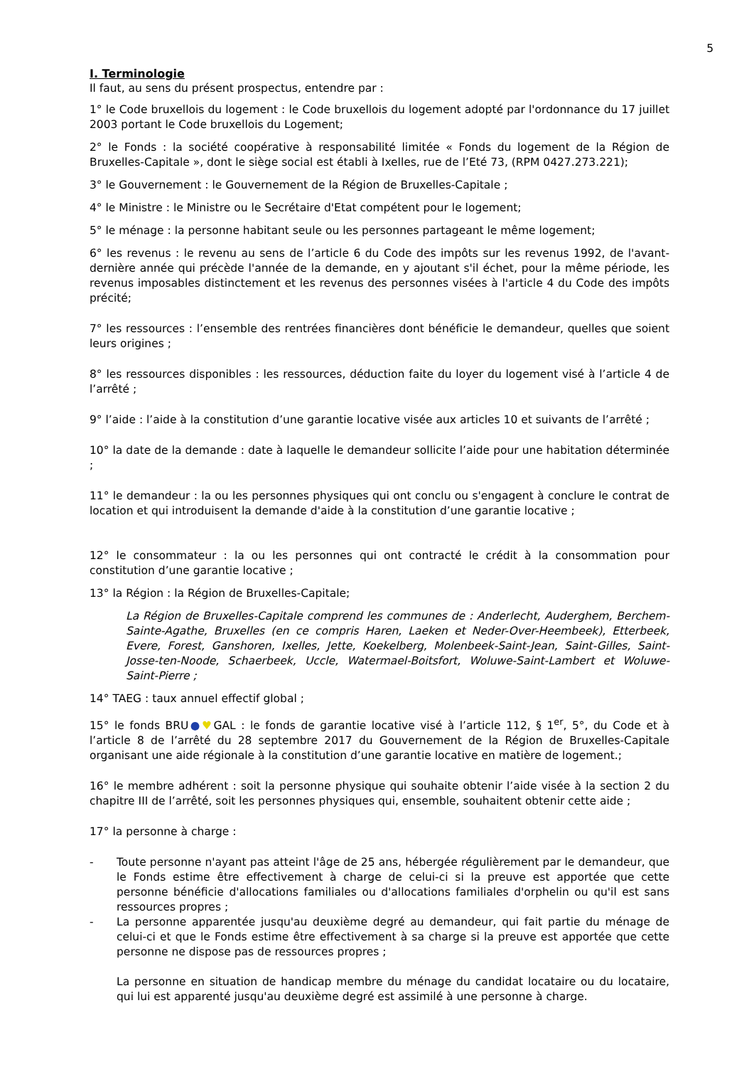5
I. Terminologie
Il faut, au sens du présent prospectus, entendre par :
1° le Code bruxellois du logement : le Code bruxellois du logement adopté par l'ordonnance du 17 juillet 2003 portant le Code bruxellois du Logement;
2° le Fonds : la société coopérative à responsabilité limitée « Fonds du logement de la Région de Bruxelles-Capitale », dont le siège social est établi à Ixelles, rue de l’Eté 73, (RPM 0427.273.221);
3° le Gouvernement : le Gouvernement de la Région de Bruxelles-Capitale ;
4° le Ministre : le Ministre ou le Secrétaire d'Etat compétent pour le logement;
5° le ménage : la personne habitant seule ou les personnes partageant le même logement;
6° les revenus : le revenu au sens de l’article 6 du Code des impôts sur les revenus 1992, de l'avant-dernière année qui précède l'année de la demande, en y ajoutant s'il échet, pour la même période, les revenus imposables distinctement et les revenus des personnes visées à l'article 4 du Code des impôts précité;
7° les ressources : l’ensemble des rentrées financières dont bénéficie le demandeur, quelles que soient leurs origines ;
8° les ressources disponibles : les ressources, déduction faite du loyer du logement visé à l’article 4 de l’arrêté ;
9° l’aide : l’aide à la constitution d’une garantie locative visée aux articles 10 et suivants de l’arrêté ;
10° la date de la demande : date à laquelle le demandeur sollicite l’aide pour une habitation déterminée ;
11° le demandeur : la ou les personnes physiques qui ont conclu ou s'engagent à conclure le contrat de location et qui introduisent la demande d'aide à la constitution d’une garantie locative ;
12° le consommateur : la ou les personnes qui ont contracté le crédit à la consommation pour constitution d’une garantie locative ;
13° la Région : la Région de Bruxelles-Capitale;
La Région de Bruxelles-Capitale comprend les communes de : Anderlecht, Auderghem, Berchem-Sainte-Agathe, Bruxelles (en ce compris Haren, Laeken et Neder-Over-Heembeek), Etterbeek, Evere, Forest, Ganshoren, Ixelles, Jette, Koekelberg, Molenbeek-Saint-Jean, Saint-Gilles, Saint-Josse-ten-Noode, Schaerbeek, Uccle, Watermael-Boitsfort, Woluwe-Saint-Lambert et Woluwe-Saint-Pierre ;
14° TAEG : taux annuel effectif global ;
15° le fonds BRU●♥GAL : le fonds de garantie locative visé à l’article 112, § 1<sup>er</sup>, 5°, du Code et à l’article 8 de l’arrêté du 28 septembre 2017 du Gouvernement de la Région de Bruxelles-Capitale organisant une aide régionale à la constitution d’une garantie locative en matière de logement.;
16° le membre adhérent : soit la personne physique qui souhaite obtenir l’aide visée à la section 2 du chapitre III de l’arrêté, soit les personnes physiques qui, ensemble, souhaitent obtenir cette aide ;
17° la personne à charge :
- Toute personne n'ayant pas atteint l'âge de 25 ans, hébergée régulièrement par le demandeur, que le Fonds estime être effectivement à charge de celui-ci si la preuve est apportée que cette personne bénéficie d'allocations familiales ou d'allocations familiales d'orphelin ou qu'il est sans ressources propres ;
- La personne apparentée jusqu'au deuxième degré au demandeur, qui fait partie du ménage de celui-ci et que le Fonds estime être effectivement à sa charge si la preuve est apportée que cette personne ne dispose pas de ressources propres ;
La personne en situation de handicap membre du ménage du candidat locataire ou du locataire, qui lui est apparenté jusqu'au deuxième degré est assimilé à une personne à charge.